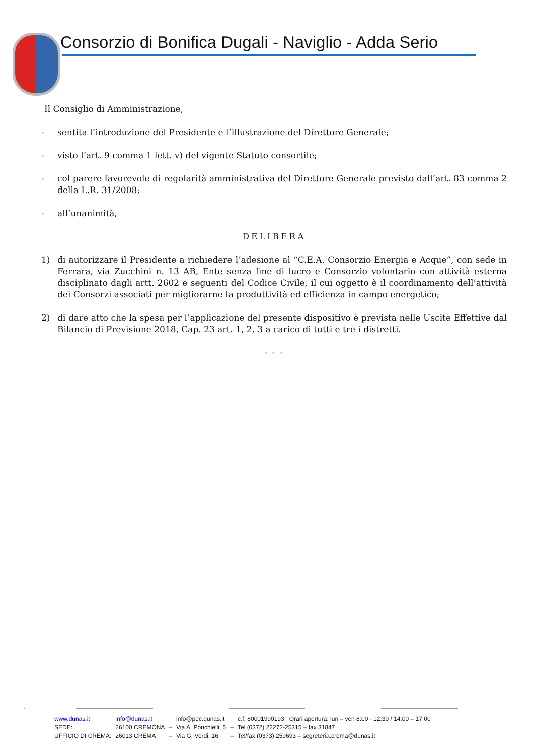Consorzio di Bonifica Dugali - Naviglio - Adda Serio
Il Consiglio di Amministrazione,
- sentita l’introduzione del Presidente e l’illustrazione del Direttore Generale;
- visto l’art. 9 comma 1 lett. v) del vigente Statuto consortile;
- col parere favorevole di regolarità amministrativa del Direttore Generale previsto dall’art. 83 comma 2 della L.R. 31/2008;
- all’unanimità,
DELIBERA
1) di autorizzare il Presidente a richiedere l’adesione al “C.E.A. Consorzio Energia e Acque”, con sede in Ferrara, via Zucchini n. 13 AB, Ente senza fine di lucro e Consorzio volontario con attività esterna disciplinato dagli artt. 2602 e seguenti del Codice Civile, il cui oggetto è il coordinamento dell’attività dei Consorzi associati per migliorarne la produttività ed efficienza in campo energetico;
2) di dare atto che la spesa per l’applicazione del presente dispositivo è prevista nelle Uscite Effettive dal Bilancio di Previsione 2018, Cap. 23 art. 1, 2, 3 a carico di tutti e tre i distretti.
- - -
| www.dunas.it | info@dunas.it | | info@pec.dunas.it | | c.f. 80001990193 Orari apertura: lun – ven 8:00 - 12:30 / 14:00 – 17:00 |
| SEDE: | 26100 CREMONA | – | Via A. Ponchielli, 5 | – | Tel (0372) 22272-25315 – fax 31847 |
| UFFICIO DI CREMA: | 26013 CREMA | – | Via G. Verdi, 16 | – | Tel/fax (0373) 259693 – segreteria.crema@dunas.it |